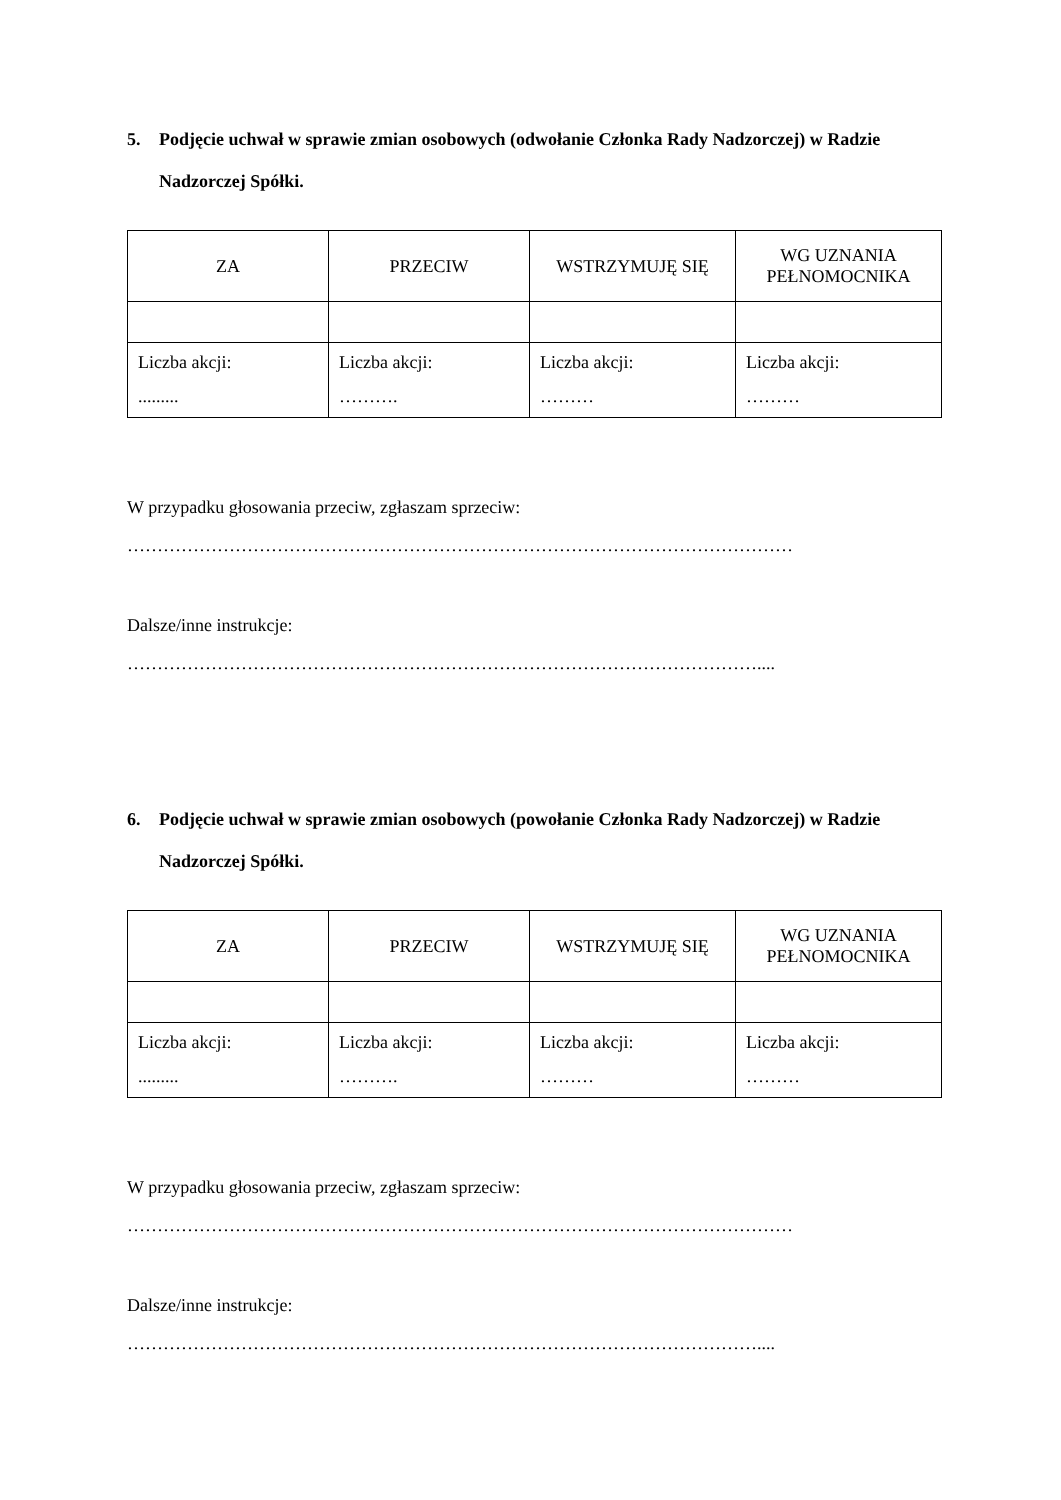5. Podjęcie uchwał w sprawie zmian osobowych (odwołanie Członka Rady Nadzorczej) w Radzie Nadzorczej Spółki.
| ZA | PRZECIW | WSTRZYMUJĘ SIĘ | WG UZNANIA PEŁNOMOCNIKA |
| Liczba akcji: ......... | Liczba akcji: ………. | Liczba akcji: ……… | Liczba akcji: ……… |
W przypadku głosowania przeciw, zgłaszam sprzeciw:
…………………………………………………………………………………………………
Dalsze/inne instrukcje:
……………………………………………………………………………………………....
6. Podjęcie uchwał w sprawie zmian osobowych (powołanie Członka Rady Nadzorczej) w Radzie Nadzorczej Spółki.
| ZA | PRZECIW | WSTRZYMUJĘ SIĘ | WG UZNANIA PEŁNOMOCNIKA |
| Liczba akcji: ......... | Liczba akcji: ………. | Liczba akcji: ……… | Liczba akcji: ……… |
W przypadku głosowania przeciw, zgłaszam sprzeciw:
…………………………………………………………………………………………………
Dalsze/inne instrukcje:
……………………………………………………………………………………………....